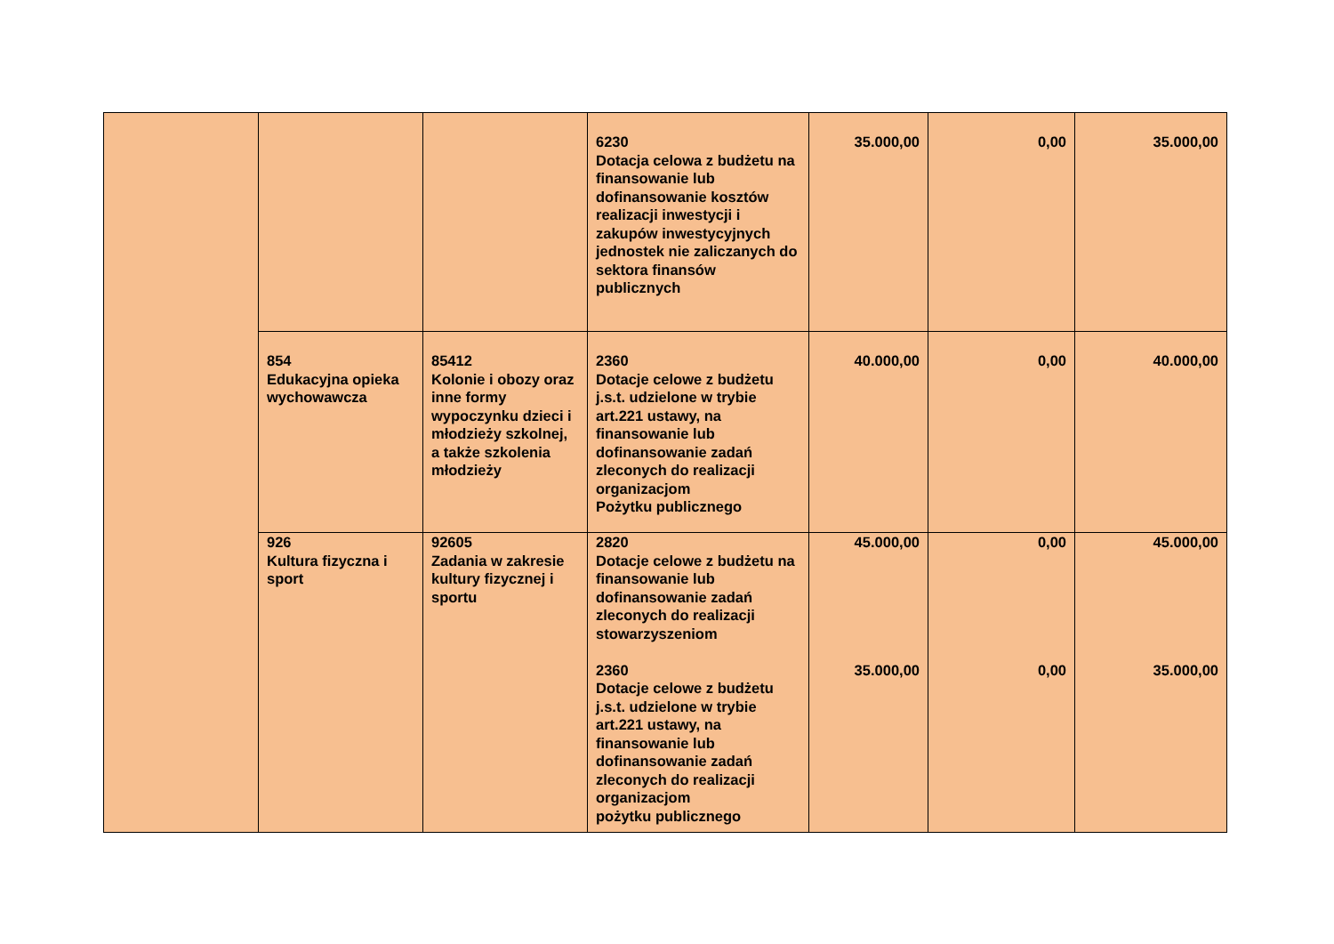| | | | 6230 Dotacja celowa z budżetu na finansowanie lub dofinansowanie kosztów realizacji inwestycji i zakupów inwestycyjnych jednostek nie zaliczanych do sektora finansów publicznych | 35.000,00 | 0,00 | 35.000,00 |
| | 854 Edukacyjna opieka wychowawcza | 85412 Kolonie i obozy oraz inne formy wypoczynku dzieci i młodzieży szkolnej, a także szkolenia młodzieży | 2360 Dotacje celowe z budżetu j.s.t. udzielone w trybie art.221 ustawy, na finansowanie lub dofinansowanie zadań zleconych do realizacji organizacjom Pożytku publicznego | 40.000,00 | 0,00 | 40.000,00 |
| | 926 Kultura fizyczna i sport | 92605 Zadania w zakresie kultury fizycznej i sportu | 2820 Dotacje celowe z budżetu na finansowanie lub dofinansowanie zadań zleconych do realizacji stowarzyszeniom 2360 Dotacje celowe z budżetu j.s.t. udzielone w trybie art.221 ustawy, na finansowanie lub dofinansowanie zadań zleconych do realizacji organizacjom pożytku publicznego | 45.000,00 35.000,00 | 0,00 0,00 | 45.000,00 35.000,00 |